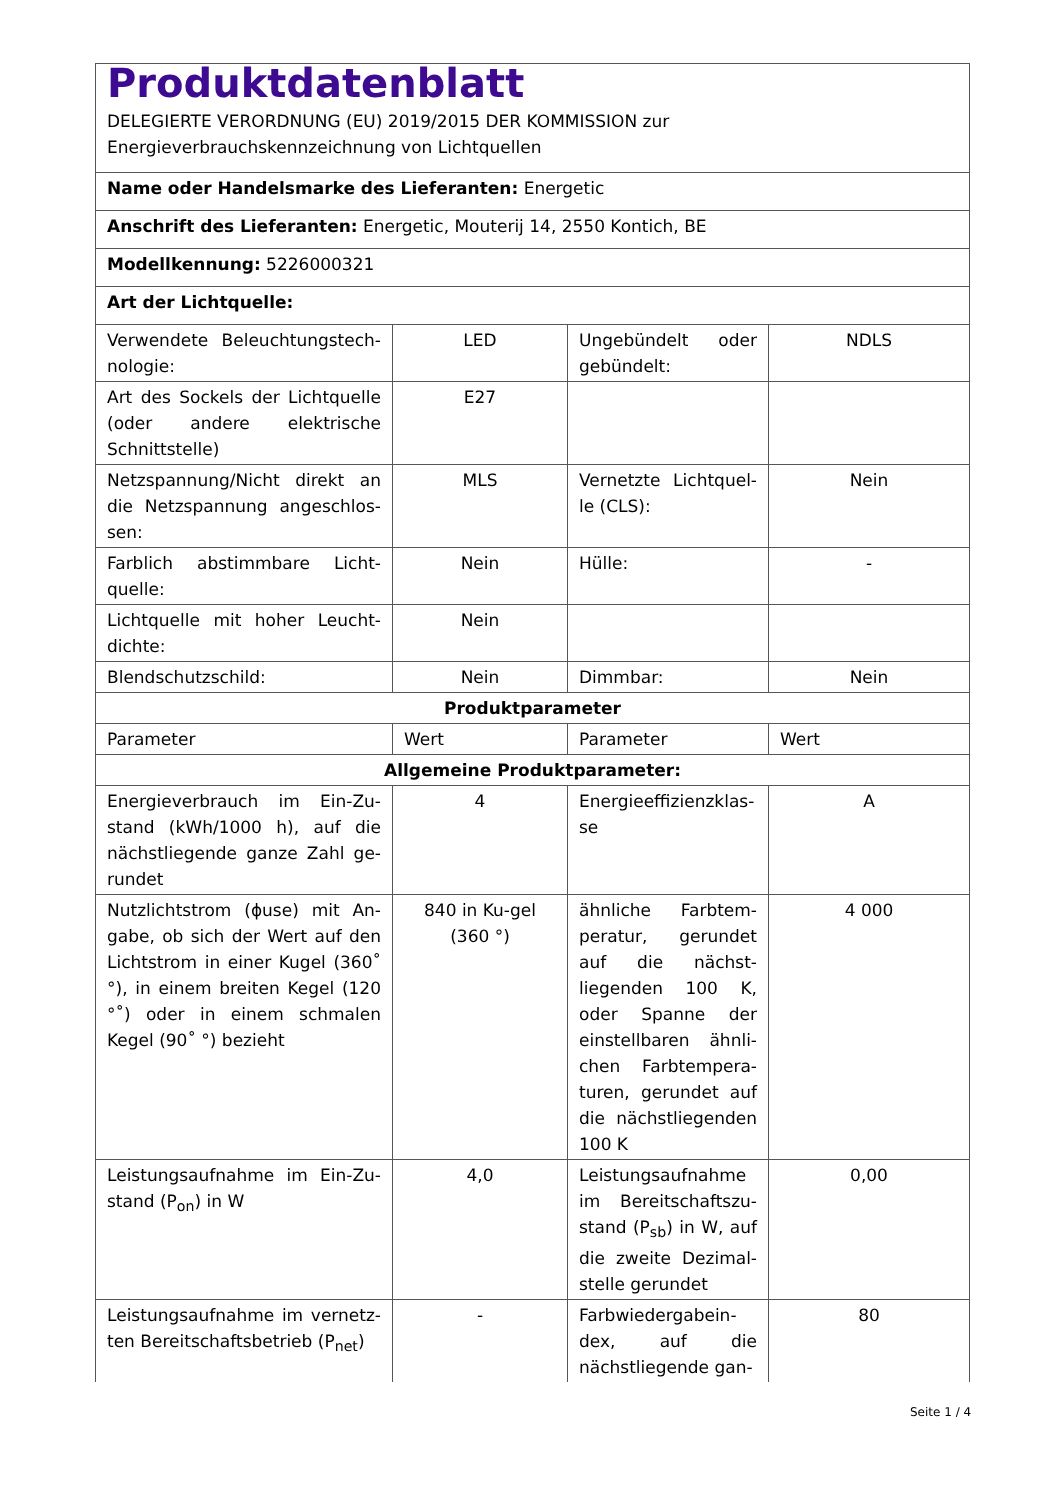| Produktdatenblatt DELEGIERTE VERORDNUNG (EU) 2019/2015 DER KOMMISSION zur Energieverbrauchskennzeichnung von Lichtquellen | | | |
| Name oder Handelsmarke des Lieferanten: Energetic | | | |
| Anschrift des Lieferanten: Energetic, Mouterij 14, 2550 Kontich, BE | | | |
| Modellkennung: 5226000321 | | | |
| Art der Lichtquelle: | | | |
| Verwendete Beleuchtungstech-nologie: | LED | Ungebündelt oder gebündelt: | NDLS |
| Art des Sockels der Lichtquelle (oder andere elektrische Schnittstelle) | E27 | | |
| Netzspannung/Nicht direkt an die Netzspannung angeschlos-sen: | MLS | Vernetzte Lichtquel-le (CLS): | Nein |
| Farblich abstimmbare Licht-quelle: | Nein | Hülle: | - |
| Lichtquelle mit hoher Leucht-dichte: | Nein | | |
| Blendschutzschild: | Nein | Dimmbar: | Nein |
| Produktparameter | | | |
| Parameter | Wert | Parameter | Wert |
| Allgemeine Produktparameter: | | | |
| Energieverbrauch im Ein-Zu-stand (kWh/1000 h), auf die nächstliegende ganze Zahl ge-rundet | 4 | Energieeffizienzklas-se | A |
| Nutzlichtstrom (ɸuse) mit An-gabe, ob sich der Wert auf den Lichtstrom in einer Kugel (360˚ °), in einem breiten Kegel (120 °˚) oder in einem schmalen Kegel (90˚ °) bezieht | 840 in Ku-gel (360 °) | ähnliche Farbtem-peratur, gerundet auf die nächst-liegenden 100 K, oder Spanne der einstellbaren ähnli-chen Farbtempera-turen, gerundet auf die nächstliegenden 100 K | 4 000 |
| Leistungsaufnahme im Ein-Zu-stand (P<sub>on</sub>) in W | 4,0 | Leistungsaufnahme im Bereitschaftszu-stand (P<sub>sb</sub>) in W, auf die zweite Dezimal-stelle gerundet | 0,00 |
| Leistungsaufnahme im vernetz-ten Bereitschaftsbetrieb (P<sub>net</sub>) | - | Farbwiedergabein-dex, auf die nächstliegende gan- | 80 |
Seite 1 / 4